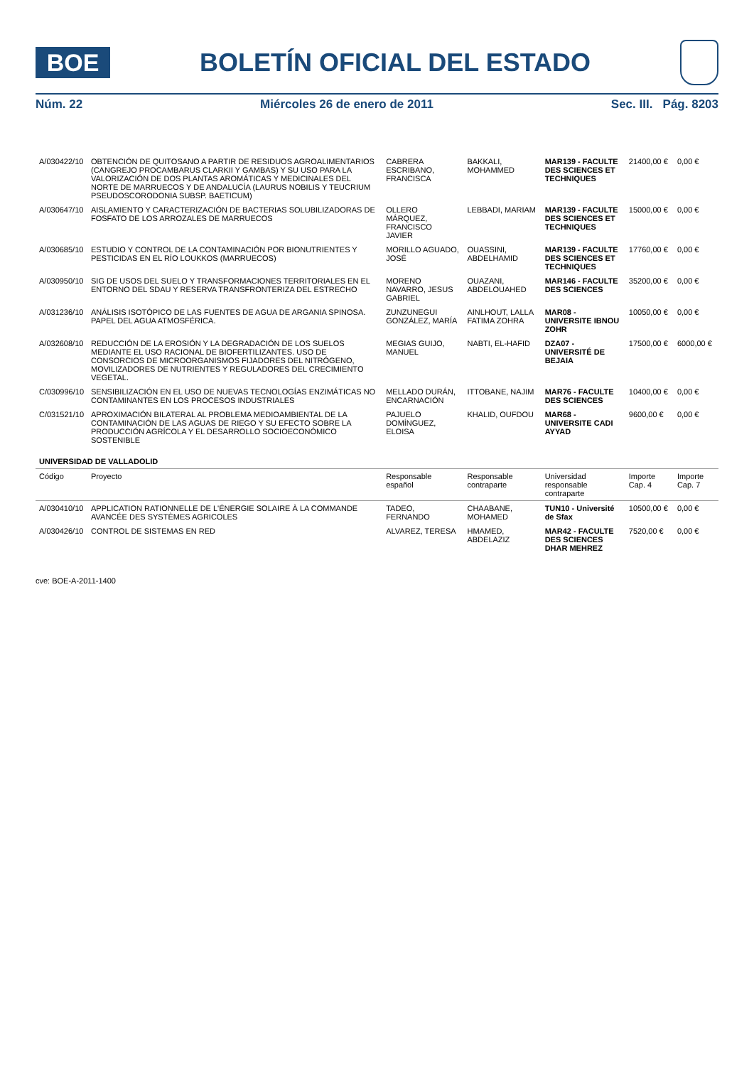BOE
BOLETÍN OFICIAL DEL ESTADO
Núm. 22 Miércoles 26 de enero de 2011 Sec. III. Pág. 8203
| A/030422/10 | OBTENCIÓN DE QUITOSANO A PARTIR DE RESIDUOS AGROALIMENTARIOS (CANGREJO PROCAMBARUS CLARKII Y GAMBAS) Y SU USO PARA LA VALORIZACIÓN DE DOS PLANTAS AROMÁTICAS Y MEDICINALES DEL NORTE DE MARRUECOS Y DE ANDALUCÍA (LAURUS NOBILIS Y TEUCRIUM PSEUDOSCORODONIA SUBSP. BAETICUM) | CABRERA ESCRIBANO, FRANCISCA | BAKKALI, MOHAMMED | MAR139 - FACULTE DES SCIENCES ET TECHNIQUES | 21400,00 € | 0,00 € |
| A/030647/10 | AISLAMIENTO Y CARACTERIZACIÓN DE BACTERIAS SOLUBILIZADORAS DE FOSFATO DE LOS ARROZALES DE MARRUECOS | OLLERO MÁRQUEZ, FRANCISCO JAVIER | LEBBADI, MARIAM | MAR139 - FACULTE DES SCIENCES ET TECHNIQUES | 15000,00 € | 0,00 € |
| A/030685/10 | ESTUDIO Y CONTROL DE LA CONTAMINACIÓN POR BIONUTRIENTES Y PESTICIDAS EN EL RÍO LOUKKOS (MARRUECOS) | MORILLO AGUADO, JOSÉ | OUASSINI, ABDELHAMID | MAR139 - FACULTE DES SCIENCES ET TECHNIQUES | 17760,00 € | 0,00 € |
| A/030950/10 | SIG DE USOS DEL SUELO Y TRANSFORMACIONES TERRITORIALES EN EL ENTORNO DEL SDAU Y RESERVA TRANSFRONTERIZA DEL ESTRECHO | MORENO NAVARRO, JESUS GABRIEL | OUAZANI, ABDELOUAHED | MAR146 - FACULTE DES SCIENCES | 35200,00 € | 0,00 € |
| A/031236/10 | ANÁLISIS ISOTÓPICO DE LAS FUENTES DE AGUA DE ARGANIA SPINOSA. PAPEL DEL AGUA ATMOSFÉRICA. | ZUNZUNEGUI GONZÁLEZ, MARÍA | AINLHOUT, LALLA FATIMA ZOHRA | MAR08 - UNIVERSITE IBNOU ZOHR | 10050,00 € | 0,00 € |
| A/032608/10 | REDUCCIÓN DE LA EROSIÓN Y LA DEGRADACIÓN DE LOS SUELOS MEDIANTE EL USO RACIONAL DE BIOFERTILIZANTES. USO DE CONSORCIOS DE MICROORGANISMOS FIJADORES DEL NITRÓGENO, MOVILIZADORES DE NUTRIENTES Y REGULADORES DEL CRECIMIENTO VEGETAL. | MEGIAS GUIJO, MANUEL | NABTI, EL-HAFID | DZA07 - UNIVERSITÉ DE BEJAIA | 17500,00 € | 6000,00 € |
| C/030996/10 | SENSIBILIZACIÓN EN EL USO DE NUEVAS TECNOLOGÍAS ENZIMÁTICAS NO CONTAMINANTES EN LOS PROCESOS INDUSTRIALES | MELLADO DURÁN, ENCARNACIÓN | ITTOBANE, NAJIM | MAR76 - FACULTE DES SCIENCES | 10400,00 € | 0,00 € |
| C/031521/10 | APROXIMACIÓN BILATERAL AL PROBLEMA MEDIOAMBIENTAL DE LA CONTAMINACIÓN DE LAS AGUAS DE RIEGO Y SU EFECTO SOBRE LA PRODUCCIÓN AGRÍCOLA Y EL DESARROLLO SOCIOECONÓMICO SOSTENIBLE | PAJUELO DOMÍNGUEZ, ELOISA | KHALID, OUFDOU | MAR68 - UNIVERSITE CADI AYYAD | 9600,00 € | 0,00 € |
| UNIVERSIDAD DE VALLADOLID | | | | | | |
| Código | Proyecto | Responsable español | Responsable contraparte | Universidad responsable contraparte | Importe Cap. 4 | Importe Cap. 7 |
| A/030410/10 | APPLICATION RATIONNELLE DE L'ÉNERGIE SOLAIRE À LA COMMANDE AVANCÉE DES SYSTÈMES AGRICOLES | TADEO, FERNANDO | CHAABANE, MOHAMED | TUN10 - Université de Sfax | 10500,00 € | 0,00 € |
| A/030426/10 | CONTROL DE SISTEMAS EN RED | ALVAREZ, TERESA | HMAMED, ABDELAZIZ | MAR42 - FACULTE DES SCIENCES DHAR MEHREZ | 7520,00 € | 0,00 € |
cve: BOE-A-2011-1400